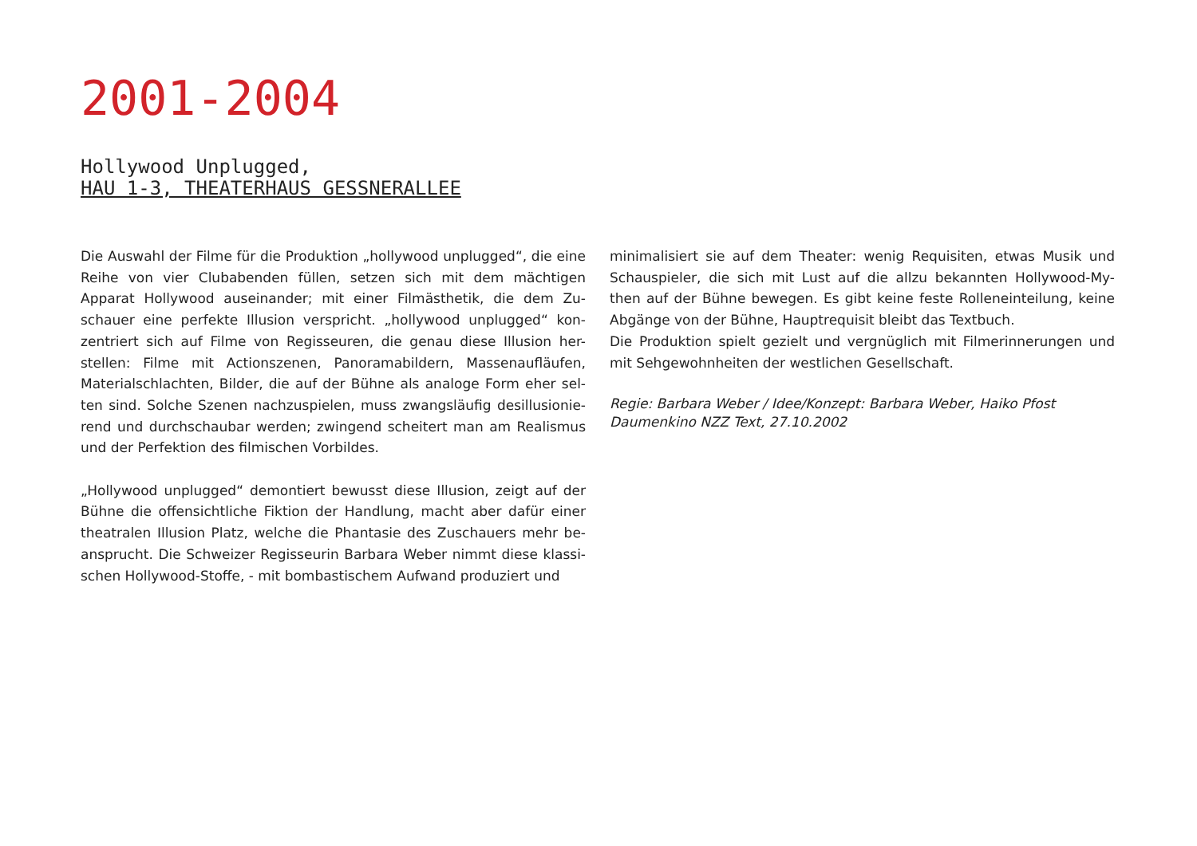2001-2004
Hollywood Unplugged,
HAU 1-3, THEATERHAUS GESSNERALLEE
Die Auswahl der Filme für die Produktion „hollywood unplugged“, die eine Reihe von vier Clubabenden füllen, setzen sich mit dem mächtigen Apparat Hollywood auseinander; mit einer Filmästhetik, die dem Zu-schauer eine perfekte Illusion verspricht. „hollywood unplugged“ kon-zentriert sich auf Filme von Regisseuren, die genau diese Illusion her-stellen: Filme mit Actionszenen, Panoramabildern, Massenaufläufen, Materialschlachten, Bilder, die auf der Bühne als analoge Form eher sel-ten sind. Solche Szenen nachzuspielen, muss zwangsläufig desillusionie-rend und durchschaubar werden; zwingend scheitert man am Realismus und der Perfektion des filmischen Vorbildes.
„Hollywood unplugged“ demontiert bewusst diese Illusion, zeigt auf der Bühne die offensichtliche Fiktion der Handlung, macht aber dafür einer theatralen Illusion Platz, welche die Phantasie des Zuschauers mehr be-ansprucht. Die Schweizer Regisseurin Barbara Weber nimmt diese klassi-schen Hollywood-Stoffe, - mit bombastischem Aufwand produziert und
minimalisiert sie auf dem Theater: wenig Requisiten, etwas Musik und Schauspieler, die sich mit Lust auf die allzu bekannten Hollywood-My-then auf der Bühne bewegen. Es gibt keine feste Rolleneinteilung, keine Abgänge von der Bühne, Hauptrequisit bleibt das Textbuch.
Die Produktion spielt gezielt und vergnüglich mit Filmerinnerungen und mit Sehgewohnheiten der westlichen Gesellschaft.
Regie: Barbara Weber / Idee/Konzept: Barbara Weber, Haiko Pfost
Daumenkino NZZ Text, 27.10.2002